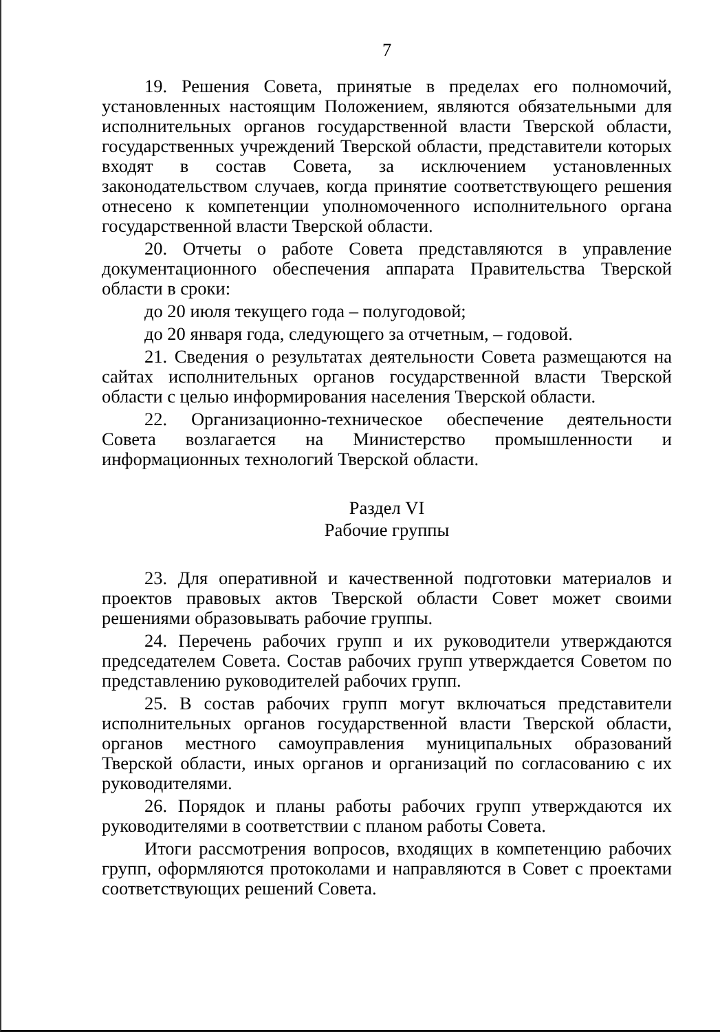7
19. Решения Совета, принятые в пределах его полномочий, установленных настоящим Положением, являются обязательными для исполнительных органов государственной власти Тверской области, государственных учреждений Тверской области, представители которых входят в состав Совета, за исключением установленных законодательством случаев, когда принятие соответствующего решения отнесено к компетенции уполномоченного исполнительного органа государственной власти Тверской области.
20. Отчеты о работе Совета представляются в управление документационного обеспечения аппарата Правительства Тверской области в сроки:
до 20 июля текущего года – полугодовой;
до 20 января года, следующего за отчетным, – годовой.
21. Сведения о результатах деятельности Совета размещаются на сайтах исполнительных органов государственной власти Тверской области с целью информирования населения Тверской области.
22. Организационно-техническое обеспечение деятельности Совета возлагается на Министерство промышленности и информационных технологий Тверской области.
Раздел VI
Рабочие группы
23. Для оперативной и качественной подготовки материалов и проектов правовых актов Тверской области Совет может своими решениями образовывать рабочие группы.
24. Перечень рабочих групп и их руководители утверждаются председателем Совета. Состав рабочих групп утверждается Советом по представлению руководителей рабочих групп.
25. В состав рабочих групп могут включаться представители исполнительных органов государственной власти Тверской области, органов местного самоуправления муниципальных образований Тверской области, иных органов и организаций по согласованию с их руководителями.
26. Порядок и планы работы рабочих групп утверждаются их руководителями в соответствии с планом работы Совета.
Итоги рассмотрения вопросов, входящих в компетенцию рабочих групп, оформляются протоколами и направляются в Совет с проектами соответствующих решений Совета.